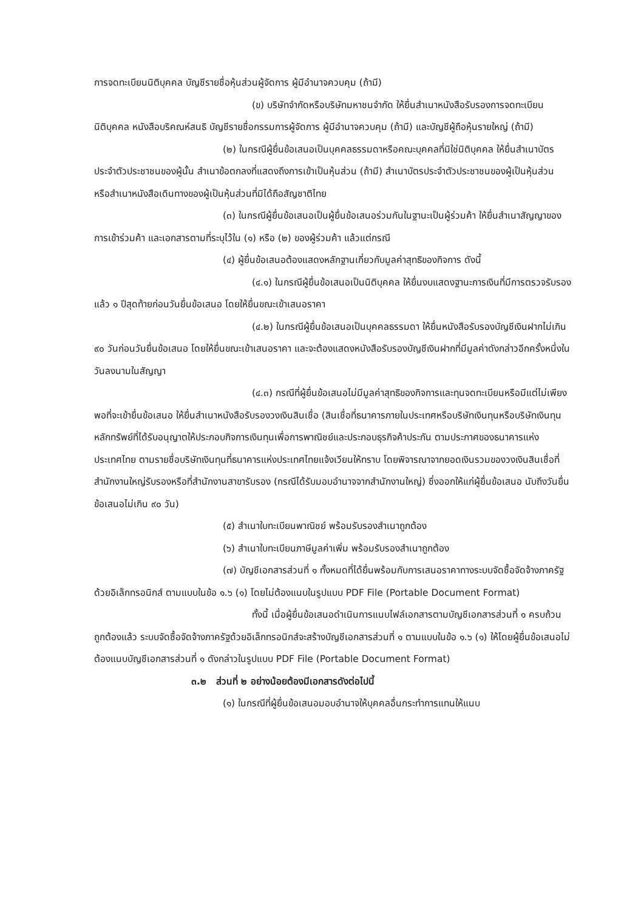การจดทะเบียนนิติบุคคล บัญชีรายชื่อหุ้นส่วนผู้จัดการ ผู้มีอำนาจควบคุม (ถ้ามี)
(ข) บริษัทจำกัดหรือบริษัทมหาชนจำกัด ให้ยื่นสำเนาหนังสือรับรองการจดทะเบียนนิติบุคคล หนังสือบริคณห์สนธิ บัญชีรายชื่อกรรมการผู้จัดการ ผู้มีอำนาจควบคุม (ถ้ามี) และบัญชีผู้ถือหุ้นรายใหญ่ (ถ้ามี)
(๒) ในกรณีผู้ยื่นข้อเสนอเป็นบุคคลธรรมดาหรือคณะบุคคลที่มิใช่นิติบุคคล ให้ยื่นสำเนาบัตรประจำตัวประชาชนของผู้นั้น สำเนาข้อตกลงที่แสดงถึงการเข้าเป็นหุ้นส่วน (ถ้ามี) สำเนาบัตรประจำตัวประชาชนของผู้เป็นหุ้นส่วน หรือสำเนาหนังสือเดินทางของผู้เป็นหุ้นส่วนที่มิได้ถือสัญชาติไทย
(๓) ในกรณีผู้ยื่นข้อเสนอเป็นผู้ยื่นข้อเสนอร่วมกันในฐานะเป็นผู้ร่วมค้า ให้ยื่นสำเนาสัญญาของการเข้าร่วมค้า และเอกสารตามที่ระบุไว้ใน (๑) หรือ (๒) ของผู้ร่วมค้า แล้วแต่กรณี
(๔) ผู้ยื่นข้อเสนอต้องแสดงหลักฐานเกี่ยวกับมูลค่าสุทธิของกิจการ ดังนี้
(๔.๑) ในกรณีผู้ยื่นข้อเสนอเป็นนิติบุคคล ให้ยื่นงบแสดงฐานะการเงินที่มีการตรวจรับรองแล้ว ๑ ปีสุดท้ายก่อนวันยื่นข้อเสนอ โดยให้ยื่นขณะเข้าเสนอราคา
(๔.๒) ในกรณีผู้ยื่นข้อเสนอเป็นบุคคลธรรมดา ให้ยื่นหนังสือรับรองบัญชีเงินฝากไม่เกิน ๙๐ วันก่อนวันยื่นข้อเสนอ โดยให้ยื่นขณะเข้าเสนอราคา และจะต้องแสดงหนังสือรับรองบัญชีเงินฝากที่มีมูลค่าดังกล่าวอีกครั้งหนึ่งในวันลงนามในสัญญา
(๔.๓) กรณีที่ผู้ยื่นข้อเสนอไม่มีมูลค่าสุทธิของกิจการและทุนจดทะเบียนหรือมีแต่ไม่เพียงพอที่จะเข้ายื่นข้อเสนอ ให้ยื่นสำเนาหนังสือรับรองวงเงินสินเชื่อ (สินเชื่อที่ธนาคารภายในประเทศหรือบริษัทเงินทุนหรือบริษัทเงินทุนหลักทรัพย์ที่ได้รับอนุญาตให้ประกอบกิจการเงินทุนเพื่อการพาณิชย์และประกอบธุรกิจค้าประกัน ตามประกาศของธนาคารแห่งประเทศไทย ตามรายชื่อบริษัทเงินทุนที่ธนาคารแห่งประเทศไทยแจ้งเวียนให้ทราบ โดยพิจารณาจากยอดเงินรวมของวงเงินสินเชื่อที่สำนักงานใหญ่รับรองหรือที่สำนักงานสาขารับรอง (กรณีได้รับมอบอำนาจจากสำนักงานใหญ่) ซึ่งออกให้แก่ผู้ยื่นข้อเสนอ นับถึงวันยื่นข้อเสนอไม่เกิน ๙๐ วัน)
(๕) สำเนาใบทะเบียนพาณิชย์ พร้อมรับรองสำเนาถูกต้อง
(๖) สำเนาใบทะเบียนภาษีมูลค่าเพิ่ม พร้อมรับรองสำเนาถูกต้อง
(๗) บัญชีเอกสารส่วนที่ ๑ ทั้งหมดที่ได้ยื่นพร้อมกับการเสนอราคาทางระบบจัดซื้อจัดจ้างภาครัฐด้วยอิเล็กทรอนิกส์ ตามแบบในข้อ ๑.๖ (๑) โดยไม่ต้องแนบในรูปแบบ PDF File (Portable Document Format)
ทั้งนี้ เมื่อผู้ยื่นข้อเสนอดำเนินการแนบไฟล์เอกสารตามบัญชีเอกสารส่วนที่ ๑ ครบถ้วน ถูกต้องแล้ว ระบบจัดซื้อจัดจ้างภาครัฐด้วยอิเล็กทรอนิกส์จะสร้างบัญชีเอกสารส่วนที่ ๑ ตามแบบในข้อ ๑.๖ (๑) ให้โดยผู้ยื่นข้อเสนอไม่ต้องแนบบัญชีเอกสารส่วนที่ ๑ ดังกล่าวในรูปแบบ PDF File (Portable Document Format)
๓.๒ ส่วนที่ ๒ อย่างน้อยต้องมีเอกสารดังต่อไปนี้
(๑) ในกรณีที่ผู้ยื่นข้อเสนอมอบอำนาจให้บุคคลอื่นกระทำการแทนให้แนบ